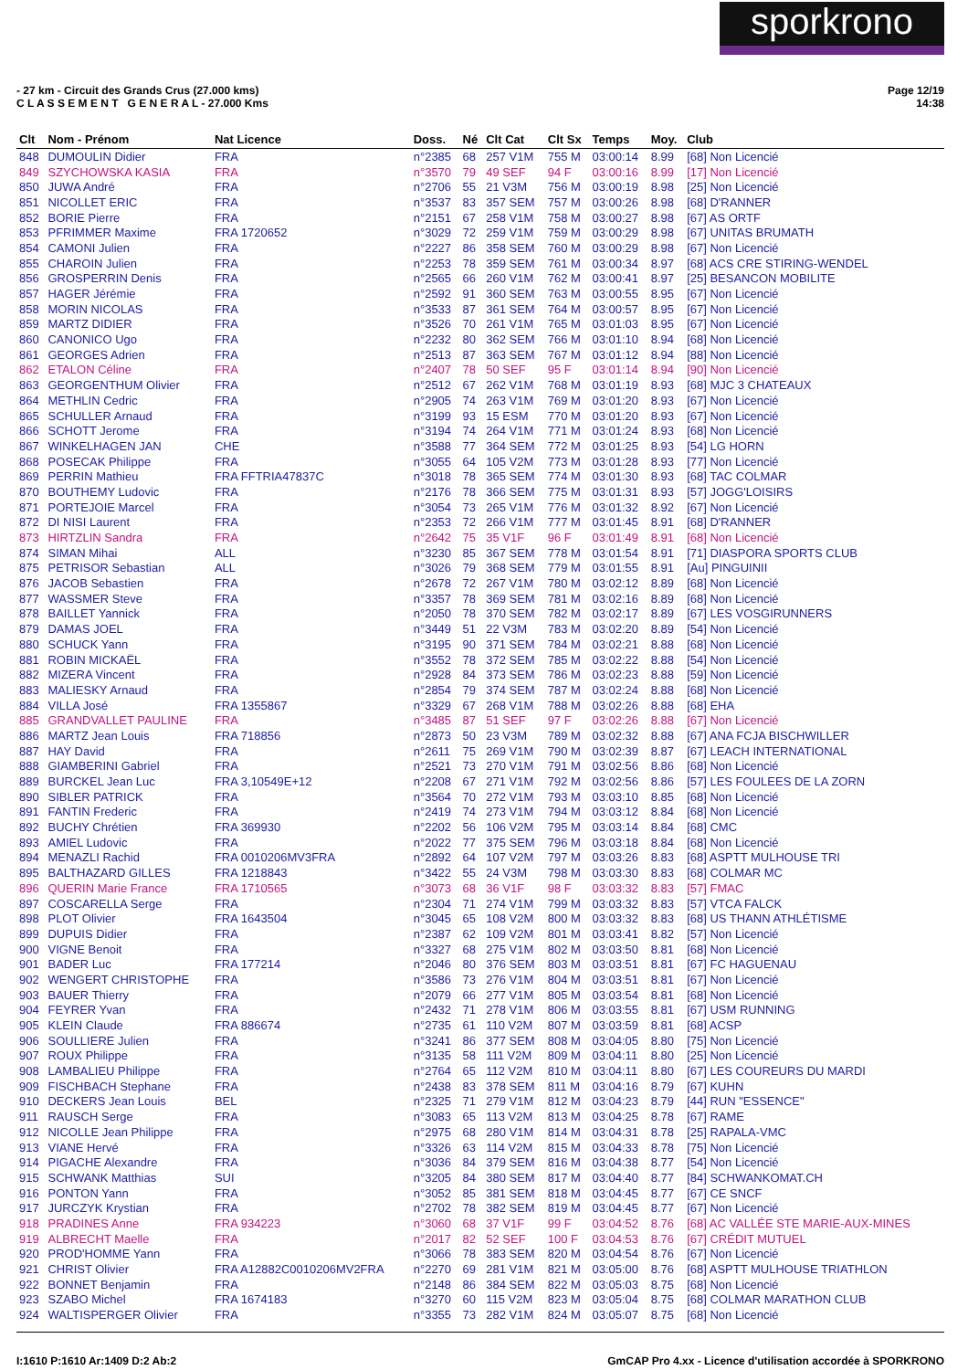sporkrono
- 27 km - Circuit des Grands Crus (27.000 kms)
C L A S S E M E N T G E N E R A L - 27.000 Kms
Page 12/19
14:38
| Clt | Nom - Prénom | Nat Licence | Doss. | Né | Clt Cat | Clt Sx | Temps | Moy. | Club |
| --- | --- | --- | --- | --- | --- | --- | --- | --- | --- |
| 848 | DUMOULIN Didier | FRA | n°2385 | 68 | 257 V1M | 755 M | 03:00:14 | 8.99 | [68] Non Licencié |
| 849 | SZYCHOWSKA KASIA | FRA | n°3570 | 79 | 49 SEF | 94 F | 03:00:16 | 8.99 | [17] Non Licencié |
| 850 | JUWA André | FRA | n°2706 | 55 | 21 V3M | 756 M | 03:00:19 | 8.98 | [25] Non Licencié |
| 851 | NICOLLET ERIC | FRA | n°3537 | 83 | 357 SEM | 757 M | 03:00:26 | 8.98 | [68] D'RANNER |
| 852 | BORIE Pierre | FRA | n°2151 | 67 | 258 V1M | 758 M | 03:00:27 | 8.98 | [67] AS ORTF |
| 853 | PFRIMMER Maxime | FRA 1720652 | n°3029 | 72 | 259 V1M | 759 M | 03:00:29 | 8.98 | [67] UNITAS BRUMATH |
| 854 | CAMONI Julien | FRA | n°2227 | 86 | 358 SEM | 760 M | 03:00:29 | 8.98 | [67] Non Licencié |
| 855 | CHAROIN Julien | FRA | n°2253 | 78 | 359 SEM | 761 M | 03:00:34 | 8.97 | [68] ACS CRE STIRING-WENDEL |
| 856 | GROSPERRIN Denis | FRA | n°2565 | 66 | 260 V1M | 762 M | 03:00:41 | 8.97 | [25] BESANCON MOBILITE |
| 857 | HAGER Jérémie | FRA | n°2592 | 91 | 360 SEM | 763 M | 03:00:55 | 8.95 | [67] Non Licencié |
| 858 | MORIN NICOLAS | FRA | n°3533 | 87 | 361 SEM | 764 M | 03:00:57 | 8.95 | [67] Non Licencié |
| 859 | MARTZ DIDIER | FRA | n°3526 | 70 | 261 V1M | 765 M | 03:01:03 | 8.95 | [67] Non Licencié |
| 860 | CANONICO Ugo | FRA | n°2232 | 80 | 362 SEM | 766 M | 03:01:10 | 8.94 | [68] Non Licencié |
| 861 | GEORGES Adrien | FRA | n°2513 | 87 | 363 SEM | 767 M | 03:01:12 | 8.94 | [88] Non Licencié |
| 862 | ETALON Céline | FRA | n°2407 | 78 | 50 SEF | 95 F | 03:01:14 | 8.94 | [90] Non Licencié |
| 863 | GEORGENTHUM Olivier | FRA | n°2512 | 67 | 262 V1M | 768 M | 03:01:19 | 8.93 | [68] MJC 3 CHATEAUX |
| 864 | METHLIN Cedric | FRA | n°2905 | 74 | 263 V1M | 769 M | 03:01:20 | 8.93 | [67] Non Licencié |
| 865 | SCHULLER Arnaud | FRA | n°3199 | 93 | 15 ESM | 770 M | 03:01:20 | 8.93 | [67] Non Licencié |
| 866 | SCHOTT Jerome | FRA | n°3194 | 74 | 264 V1M | 771 M | 03:01:24 | 8.93 | [68] Non Licencié |
| 867 | WINKELHAGEN JAN | CHE | n°3588 | 77 | 364 SEM | 772 M | 03:01:25 | 8.93 | [54] LG HORN |
| 868 | POSECAK Philippe | FRA | n°3055 | 64 | 105 V2M | 773 M | 03:01:28 | 8.93 | [77] Non Licencié |
| 869 | PERRIN Mathieu | FRA FFTRIA47837C | n°3018 | 78 | 365 SEM | 774 M | 03:01:30 | 8.93 | [68] TAC COLMAR |
| 870 | BOUTHEMY Ludovic | FRA | n°2176 | 78 | 366 SEM | 775 M | 03:01:31 | 8.93 | [57] JOGG'LOISIRS |
| 871 | PORTEJOIE Marcel | FRA | n°3054 | 73 | 265 V1M | 776 M | 03:01:32 | 8.92 | [67] Non Licencié |
| 872 | DI NISI Laurent | FRA | n°2353 | 72 | 266 V1M | 777 M | 03:01:45 | 8.91 | [68] D'RANNER |
| 873 | HIRTZLIN Sandra | FRA | n°2642 | 75 | 35 V1F | 96 F | 03:01:49 | 8.91 | [68] Non Licencié |
| 874 | SIMAN Mihai | ALL | n°3230 | 85 | 367 SEM | 778 M | 03:01:54 | 8.91 | [71] DIASPORA SPORTS CLUB |
| 875 | PETRISOR Sebastian | ALL | n°3026 | 79 | 368 SEM | 779 M | 03:01:55 | 8.91 | [Au] PINGUINII |
| 876 | JACOB Sebastien | FRA | n°2678 | 72 | 267 V1M | 780 M | 03:02:12 | 8.89 | [68] Non Licencié |
| 877 | WASSMER Steve | FRA | n°3357 | 78 | 369 SEM | 781 M | 03:02:16 | 8.89 | [68] Non Licencié |
| 878 | BAILLET Yannick | FRA | n°2050 | 78 | 370 SEM | 782 M | 03:02:17 | 8.89 | [67] LES VOSGIRUNNERS |
| 879 | DAMAS JOEL | FRA | n°3449 | 51 | 22 V3M | 783 M | 03:02:20 | 8.89 | [54] Non Licencié |
| 880 | SCHUCK Yann | FRA | n°3195 | 90 | 371 SEM | 784 M | 03:02:21 | 8.88 | [68] Non Licencié |
| 881 | ROBIN MICKAËL | FRA | n°3552 | 78 | 372 SEM | 785 M | 03:02:22 | 8.88 | [54] Non Licencié |
| 882 | MIZERA Vincent | FRA | n°2928 | 84 | 373 SEM | 786 M | 03:02:23 | 8.88 | [59] Non Licencié |
| 883 | MALIESKY Arnaud | FRA | n°2854 | 79 | 374 SEM | 787 M | 03:02:24 | 8.88 | [68] Non Licencié |
| 884 | VILLA José | FRA 1355867 | n°3329 | 67 | 268 V1M | 788 M | 03:02:26 | 8.88 | [68] EHA |
| 885 | GRANDVALLET PAULINE | FRA | n°3485 | 87 | 51 SEF | 97 F | 03:02:26 | 8.88 | [67] Non Licencié |
| 886 | MARTZ Jean Louis | FRA 718856 | n°2873 | 50 | 23 V3M | 789 M | 03:02:32 | 8.88 | [67] ANA FCJA BISCHWILLER |
| 887 | HAY David | FRA | n°2611 | 75 | 269 V1M | 790 M | 03:02:39 | 8.87 | [67] LEACH INTERNATIONAL |
| 888 | GIAMBERINI Gabriel | FRA | n°2521 | 73 | 270 V1M | 791 M | 03:02:56 | 8.86 | [68] Non Licencié |
| 889 | BURCKEL Jean Luc | FRA 3,10549E+12 | n°2208 | 67 | 271 V1M | 792 M | 03:02:56 | 8.86 | [57] LES FOULEES DE LA ZORN |
| 890 | SIBLER PATRICK | FRA | n°3564 | 70 | 272 V1M | 793 M | 03:03:10 | 8.85 | [68] Non Licencié |
| 891 | FANTIN Frederic | FRA | n°2419 | 74 | 273 V1M | 794 M | 03:03:12 | 8.84 | [68] Non Licencié |
| 892 | BUCHY Chrétien | FRA 369930 | n°2202 | 56 | 106 V2M | 795 M | 03:03:14 | 8.84 | [68] CMC |
| 893 | AMIEL Ludovic | FRA | n°2022 | 77 | 375 SEM | 796 M | 03:03:18 | 8.84 | [68] Non Licencié |
| 894 | MENAZLI Rachid | FRA 0010206MV3FRA | n°2892 | 64 | 107 V2M | 797 M | 03:03:26 | 8.83 | [68] ASPTT MULHOUSE TRI |
| 895 | BALTHAZARD GILLES | FRA 1218843 | n°3422 | 55 | 24 V3M | 798 M | 03:03:30 | 8.83 | [68] COLMAR MC |
| 896 | QUERIN Marie France | FRA 1710565 | n°3073 | 68 | 36 V1F | 98 F | 03:03:32 | 8.83 | [57] FMAC |
| 897 | COSCARELLA Serge | FRA | n°2304 | 71 | 274 V1M | 799 M | 03:03:32 | 8.83 | [57] VTCA FALCK |
| 898 | PLOT Olivier | FRA 1643504 | n°3045 | 65 | 108 V2M | 800 M | 03:03:32 | 8.83 | [68] US THANN ATHLÉTISME |
| 899 | DUPUIS Didier | FRA | n°2387 | 62 | 109 V2M | 801 M | 03:03:41 | 8.82 | [57] Non Licencié |
| 900 | VIGNE Benoit | FRA | n°3327 | 68 | 275 V1M | 802 M | 03:03:50 | 8.81 | [68] Non Licencié |
| 901 | BADER Luc | FRA 177214 | n°2046 | 80 | 376 SEM | 803 M | 03:03:51 | 8.81 | [67] FC HAGUENAU |
| 902 | WENGERT CHRISTOPHE | FRA | n°3586 | 73 | 276 V1M | 804 M | 03:03:51 | 8.81 | [67] Non Licencié |
| 903 | BAUER Thierry | FRA | n°2079 | 66 | 277 V1M | 805 M | 03:03:54 | 8.81 | [68] Non Licencié |
| 904 | FEYRER Yvan | FRA | n°2432 | 71 | 278 V1M | 806 M | 03:03:55 | 8.81 | [67] USM RUNNING |
| 905 | KLEIN Claude | FRA 886674 | n°2735 | 61 | 110 V2M | 807 M | 03:03:59 | 8.81 | [68] ACSP |
| 906 | SOULLIERE Julien | FRA | n°3241 | 86 | 377 SEM | 808 M | 03:04:05 | 8.80 | [75] Non Licencié |
| 907 | ROUX Philippe | FRA | n°3135 | 58 | 111 V2M | 809 M | 03:04:11 | 8.80 | [25] Non Licencié |
| 908 | LAMBALIEU Philippe | FRA | n°2764 | 65 | 112 V2M | 810 M | 03:04:11 | 8.80 | [67] LES COUREURS DU MARDI |
| 909 | FISCHBACH Stephane | FRA | n°2438 | 83 | 378 SEM | 811 M | 03:04:16 | 8.79 | [67] KUHN |
| 910 | DECKERS Jean Louis | BEL | n°2325 | 71 | 279 V1M | 812 M | 03:04:23 | 8.79 | [44] RUN "ESSENCE" |
| 911 | RAUSCH Serge | FRA | n°3083 | 65 | 113 V2M | 813 M | 03:04:25 | 8.78 | [67] RAME |
| 912 | NICOLLE Jean Philippe | FRA | n°2975 | 68 | 280 V1M | 814 M | 03:04:31 | 8.78 | [25] RAPALA-VMC |
| 913 | VIANE Hervé | FRA | n°3326 | 63 | 114 V2M | 815 M | 03:04:33 | 8.78 | [75] Non Licencié |
| 914 | PIGACHE Alexandre | FRA | n°3036 | 84 | 379 SEM | 816 M | 03:04:38 | 8.77 | [54] Non Licencié |
| 915 | SCHWANK Matthias | SUI | n°3205 | 84 | 380 SEM | 817 M | 03:04:40 | 8.77 | [84] SCHWANKOMAT.CH |
| 916 | PONTON Yann | FRA | n°3052 | 85 | 381 SEM | 818 M | 03:04:45 | 8.77 | [67] CE SNCF |
| 917 | JURCZYK Krystian | FRA | n°2702 | 78 | 382 SEM | 819 M | 03:04:45 | 8.77 | [67] Non Licencié |
| 918 | PRADINES Anne | FRA 934223 | n°3060 | 68 | 37 V1F | 99 F | 03:04:52 | 8.76 | [68] AC VALLÉE STE MARIE-AUX-MINES |
| 919 | ALBRECHT Maelle | FRA | n°2017 | 82 | 52 SEF | 100 F | 03:04:53 | 8.76 | [67] CRÉDIT MUTUEL |
| 920 | PROD'HOMME Yann | FRA | n°3066 | 78 | 383 SEM | 820 M | 03:04:54 | 8.76 | [67] Non Licencié |
| 921 | CHRIST Olivier | FRA A12882C0010206MV2FRA | n°2270 | 69 | 281 V1M | 821 M | 03:05:00 | 8.76 | [68] ASPTT MULHOUSE TRIATHLON |
| 922 | BONNET Benjamin | FRA | n°2148 | 86 | 384 SEM | 822 M | 03:05:03 | 8.75 | [68] Non Licencié |
| 923 | SZABO Michel | FRA 1674183 | n°3270 | 60 | 115 V2M | 823 M | 03:05:04 | 8.75 | [68] COLMAR MARATHON CLUB |
| 924 | WALTISPERGER Olivier | FRA | n°3355 | 73 | 282 V1M | 824 M | 03:05:07 | 8.75 | [68] Non Licencié |
I:1610 P:1610 Ar:1409 D:2 Ab:2
GmCAP Pro 4.xx - Licence d'utilisation accordée à SPORKRONO